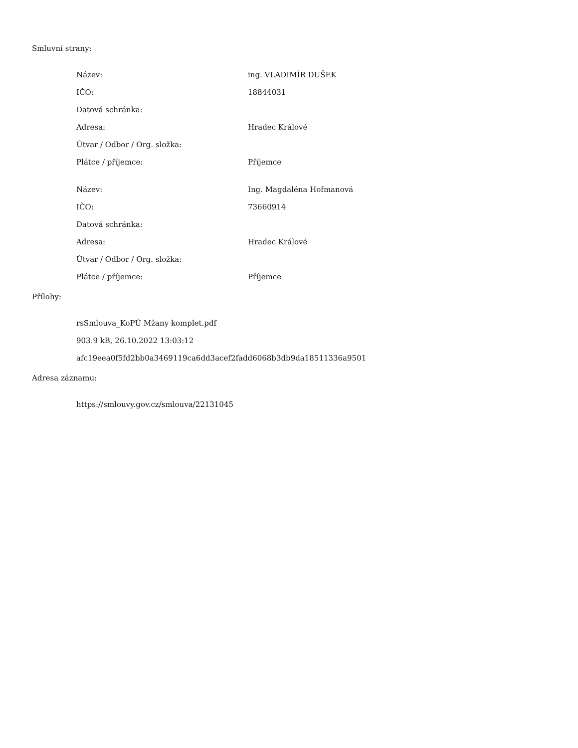Smluvní strany:
| Název: | ing. VLADIMÍR DUŠEK |
| IČO: | 18844031 |
| Datová schránka: | |
| Adresa: | Hradec Králové |
| Útvar / Odbor / Org. složka: | |
| Plátce / příjemce: | Příjemce |
| Název: | Ing. Magdaléna Hofmanová |
| IČO: | 73660914 |
| Datová schránka: | |
| Adresa: | Hradec Králové |
| Útvar / Odbor / Org. složka: | |
| Plátce / příjemce: | Příjemce |
Přílohy:
| rsSmlouva_KoPÚ Mžany komplet.pdf |
| 903.9 kB, 26.10.2022 13:03:12 |
| afc19eea0f5fd2bb0a3469119ca6dd3acef2fadd6068b3db9da18511336a9501 |
Adresa záznamu:
| https://smlouvy.gov.cz/smlouva/22131045 |